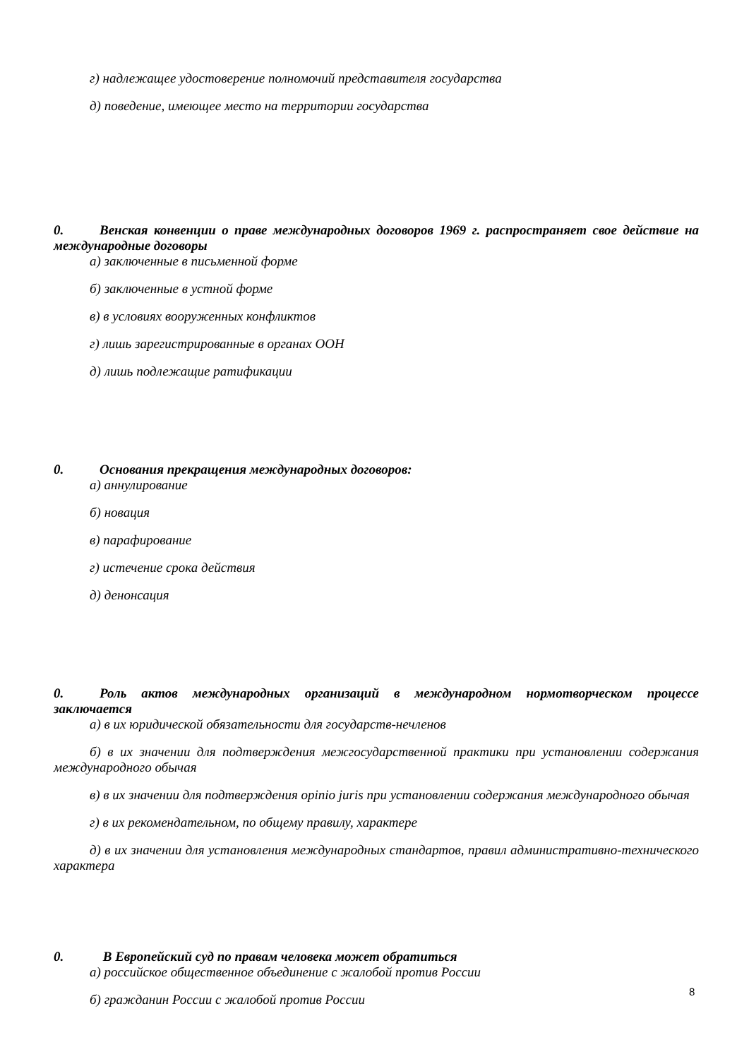г) надлежащее удостоверение полномочий представителя государства
д) поведение, имеющее место на территории государства
0. Венская конвенции о праве международных договоров 1969 г. распространяет свое действие на международные договоры
а) заключенные в письменной форме
б) заключенные в устной форме
в) в условиях вооруженных конфликтов
г) лишь зарегистрированные в органах ООН
д) лишь подлежащие ратификации
0. Основания прекращения международных договоров:
а) аннулирование
б) новация
в) парафирование
г) истечение срока действия
д) денонсация
0. Роль актов международных организаций в международном нормотворческом процессе заключается
а) в их юридической обязательности для государств-нечленов
б) в их значении для подтверждения межгосударственной практики при установлении содержания международного обычая
в) в их значении для подтверждения opinio juris при установлении содержания международного обычая
г) в их рекомендательном, по общему правилу, характере
д) в их значении для установления международных стандартов, правил административно-технического характера
0. В Европейский суд по правам человека может обратиться
а) российское общественное объединение с жалобой против России
б) гражданин России с жалобой против России
8